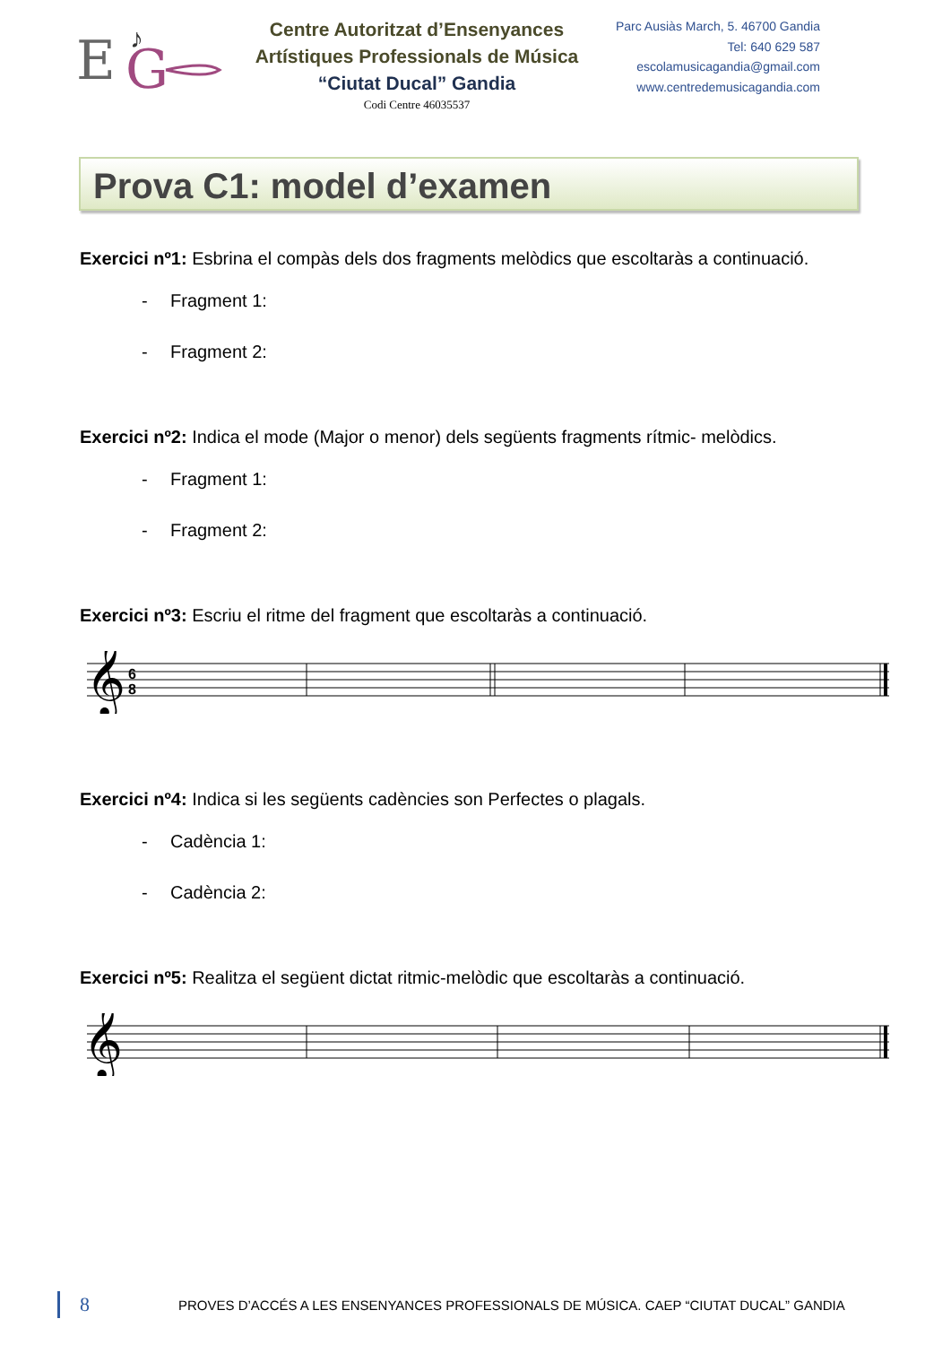E
G
♪
Centre Autoritzat d’Ensenyances
Artístiques Professionals de Música
“Ciutat Ducal” Gandia
Codi Centre 46035537
Parc Ausiàs March, 5. 46700 Gandia
Tel: 640 629 587
escolamusicagandia@gmail.com
www.centredemusicagandia.com
Prova C1: model d’examen
Exercici nº1: Esbrina el compàs dels dos fragments melòdics que escoltaràs a continuació.
- Fragment 1:
- Fragment 2:
Exercici nº2: Indica el mode (Major o menor) dels següents fragments rítmic- melòdics.
- Fragment 1:
- Fragment 2:
Exercici nº3: Escriu el ritme del fragment que escoltaràs a continuació.
𝄞
6
8
Exercici nº4: Indica si les següents cadències son Perfectes o plagals.
- Cadència 1:
- Cadència 2:
Exercici nº5: Realitza el següent dictat ritmic-melòdic que escoltaràs a continuació.
𝄞
8 PROVES D’ACCÉS A LES ENSENYANCES PROFESSIONALS DE MÚSICA. CAEP “CIUTAT DUCAL” GANDIA